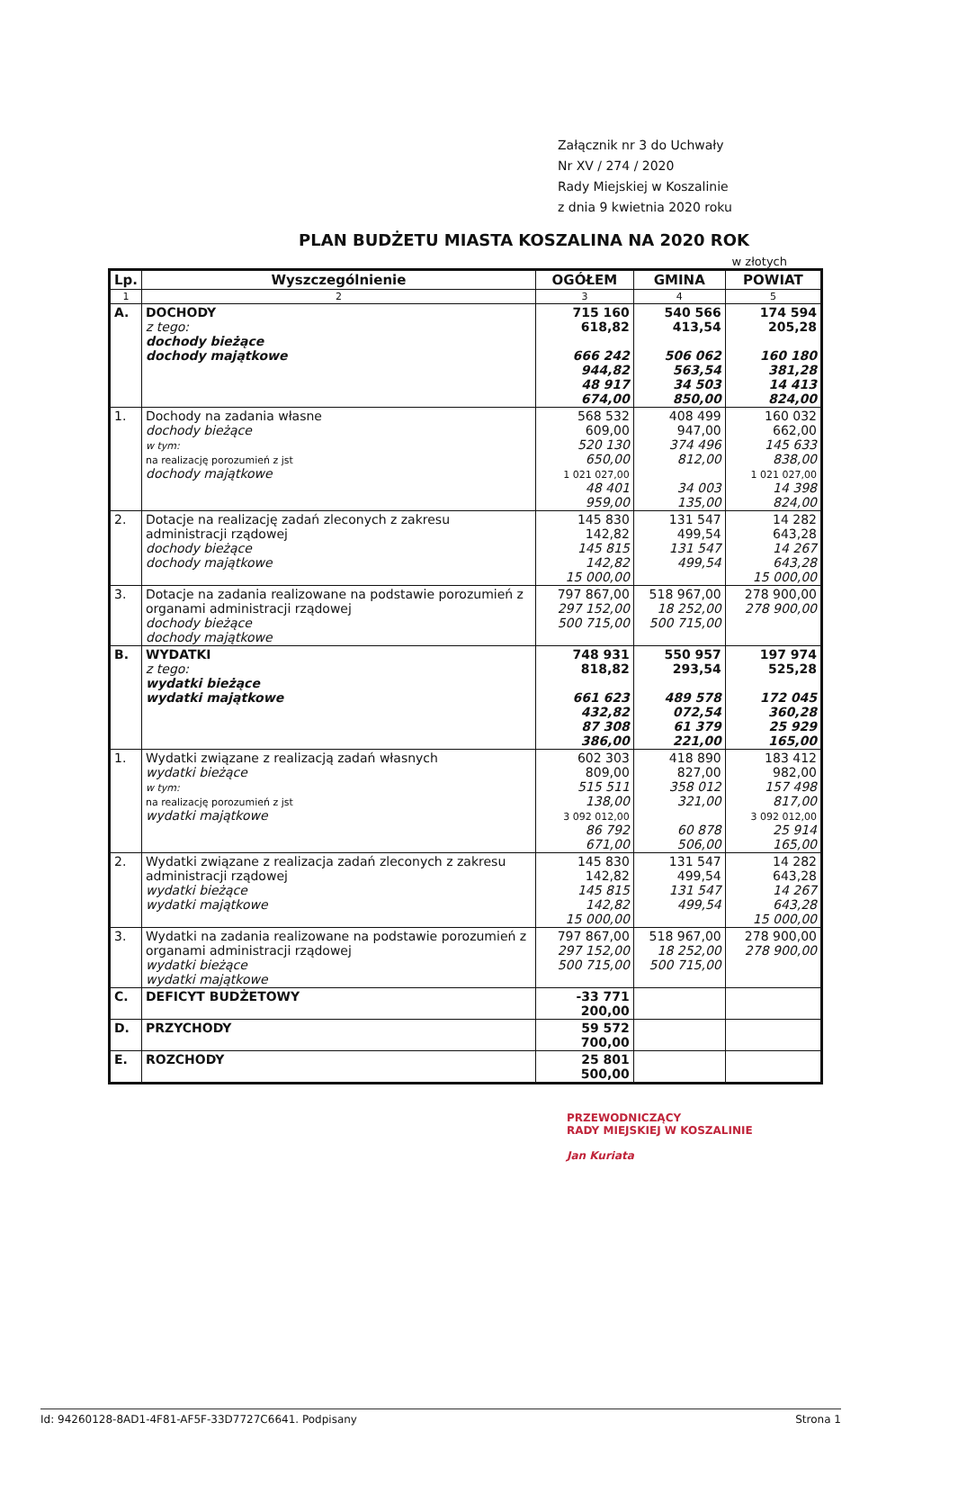Załącznik nr 3 do Uchwały
Nr XV / 274 / 2020
Rady Miejskiej w Koszalinie
z dnia 9 kwietnia 2020 roku
PLAN BUDŻETU MIASTA KOSZALINA NA 2020 ROK
w złotych
| Lp. | Wyszczególnienie | OGÓŁEM | GMINA | POWIAT |
| --- | --- | --- | --- | --- |
| 1 | 2 | 3 | 4 | 5 |
| A. | DOCHODY z tego: dochody bieżące dochody majątkowe | 715 160 618,82 666 242 944,82 48 917 674,00 | 540 566 413,54 506 062 563,54 34 503 850,00 | 174 594 205,28 160 180 381,28 14 413 824,00 |
| 1. | Dochody na zadania własne dochody bieżące w tym: na realizację porozumień z jst dochody majątkowe | 568 532 609,00 520 130 650,00 1 021 027,00 48 401 959,00 | 408 499 947,00 374 496 812,00 34 003 135,00 | 160 032 662,00 145 633 838,00 1 021 027,00 14 398 824,00 |
| 2. | Dotacje na realizację zadań zleconych z zakresu administracji rządowej dochody bieżące dochody majątkowe | 145 830 142,82 145 815 142,82 15 000,00 | 131 547 499,54 131 547 499,54 | 14 282 643,28 14 267 643,28 15 000,00 |
| 3. | Dotacje na zadania realizowane na podstawie porozumień z organami administracji rządowej dochody bieżące dochody majątkowe | 797 867,00 297 152,00 500 715,00 | 518 967,00 18 252,00 500 715,00 | 278 900,00 278 900,00 |
| B. | WYDATKI z tego: wydatki bieżące wydatki majątkowe | 748 931 818,82 661 623 432,82 87 308 386,00 | 550 957 293,54 489 578 072,54 61 379 221,00 | 197 974 525,28 172 045 360,28 25 929 165,00 |
| 1. | Wydatki związane z realizacją zadań własnych wydatki bieżące w tym: na realizację porozumień z jst wydatki majątkowe | 602 303 809,00 515 511 138,00 3 092 012,00 86 792 671,00 | 418 890 827,00 358 012 321,00 60 878 506,00 | 183 412 982,00 157 498 817,00 3 092 012,00 25 914 165,00 |
| 2. | Wydatki związane z realizacja zadań zleconych z zakresu administracji rządowej wydatki bieżące wydatki majątkowe | 145 830 142,82 145 815 142,82 15 000,00 | 131 547 499,54 131 547 499,54 | 14 282 643,28 14 267 643,28 15 000,00 |
| 3. | Wydatki na zadania realizowane na podstawie porozumień z organami administracji rządowej wydatki bieżące wydatki majątkowe | 797 867,00 297 152,00 500 715,00 | 518 967,00 18 252,00 500 715,00 | 278 900,00 278 900,00 |
| C. | DEFICYT BUDŻETOWY | -33 771 200,00 | | |
| D. | PRZYCHODY | 59 572 700,00 | | |
| E. | ROZCHODY | 25 801 500,00 | | |
PRZEWODNICZĄCY
RADY MIEJSKIEJ W KOSZALINIE
Jan Kuriata
Id: 94260128-8AD1-4F81-AF5F-33D7727C6641. Podpisany Strona 1